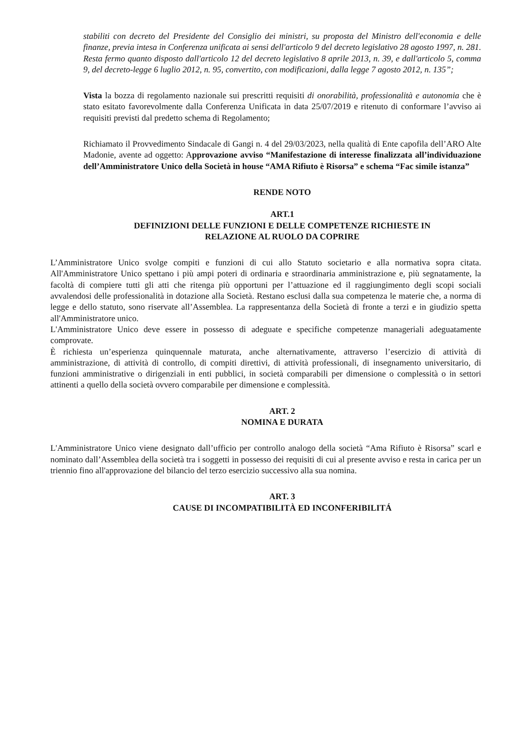stabiliti con decreto del Presidente del Consiglio dei ministri, su proposta del Ministro dell'economia e delle finanze, previa intesa in Conferenza unificata ai sensi dell'articolo 9 del decreto legislativo 28 agosto 1997, n. 281. Resta fermo quanto disposto dall'articolo 12 del decreto legislativo 8 aprile 2013, n. 39, e dall'articolo 5, comma 9, del decreto-legge 6 luglio 2012, n. 95, convertito, con modificazioni, dalla legge 7 agosto 2012, n. 135”;
Vista la bozza di regolamento nazionale sui prescritti requisiti di onorabilità, professionalità e autonomia che è stato esitato favorevolmente dalla Conferenza Unificata in data 25/07/2019 e ritenuto di conformare l’avviso ai requisiti previsti dal predetto schema di Regolamento;
Richiamato il Provvedimento Sindacale di Gangi n. 4 del 29/03/2023, nella qualità di Ente capofila dell’ARO Alte Madonie, avente ad oggetto: Approvazione avviso “Manifestazione di interesse finalizzata all’individuazione dell’Amministratore Unico della Società in house “AMA Rifiuto è Risorsa” e schema “Fac simile istanza”
RENDE NOTO
ART.1
DEFINIZIONI DELLE FUNZIONI E DELLE COMPETENZE RICHIESTE IN
RELAZIONE AL RUOLO DA COPRIRE
L’Amministratore Unico svolge compiti e funzioni di cui allo Statuto societario e alla normativa sopra citata. All'Amministratore Unico spettano i più ampi poteri di ordinaria e straordinaria amministrazione e, più segnatamente, la facoltà di compiere tutti gli atti che ritenga più opportuni per l’attuazione ed il raggiungimento degli scopi sociali avvalendosi delle professionalità in dotazione alla Società. Restano esclusi dalla sua competenza le materie che, a norma di legge e dello statuto, sono riservate all’Assemblea. La rappresentanza della Società di fronte a terzi e in giudizio spetta all'Amministratore unico.
L'Amministratore Unico deve essere in possesso di adeguate e specifiche competenze manageriali adeguatamente comprovate.
È richiesta un’esperienza quinquennale maturata, anche alternativamente, attraverso l’esercizio di attività di amministrazione, di attività di controllo, di compiti direttivi, di attività professionali, di insegnamento universitario, di funzioni amministrative o dirigenziali in enti pubblici, in società comparabili per dimensione o complessità o in settori attinenti a quello della società ovvero comparabile per dimensione e complessità.
ART. 2
NOMINA E DURATA
L'Amministratore Unico viene designato dall’ufficio per controllo analogo della società “Ama Rifiuto è Risorsa” scarl e nominato dall’Assemblea della società tra i soggetti in possesso dei requisiti di cui al presente avviso e resta in carica per un triennio fino all'approvazione del bilancio del terzo esercizio successivo alla sua nomina.
ART. 3
CAUSE DI INCOMPATIBILITÀ ED INCONFERIBILITÁ